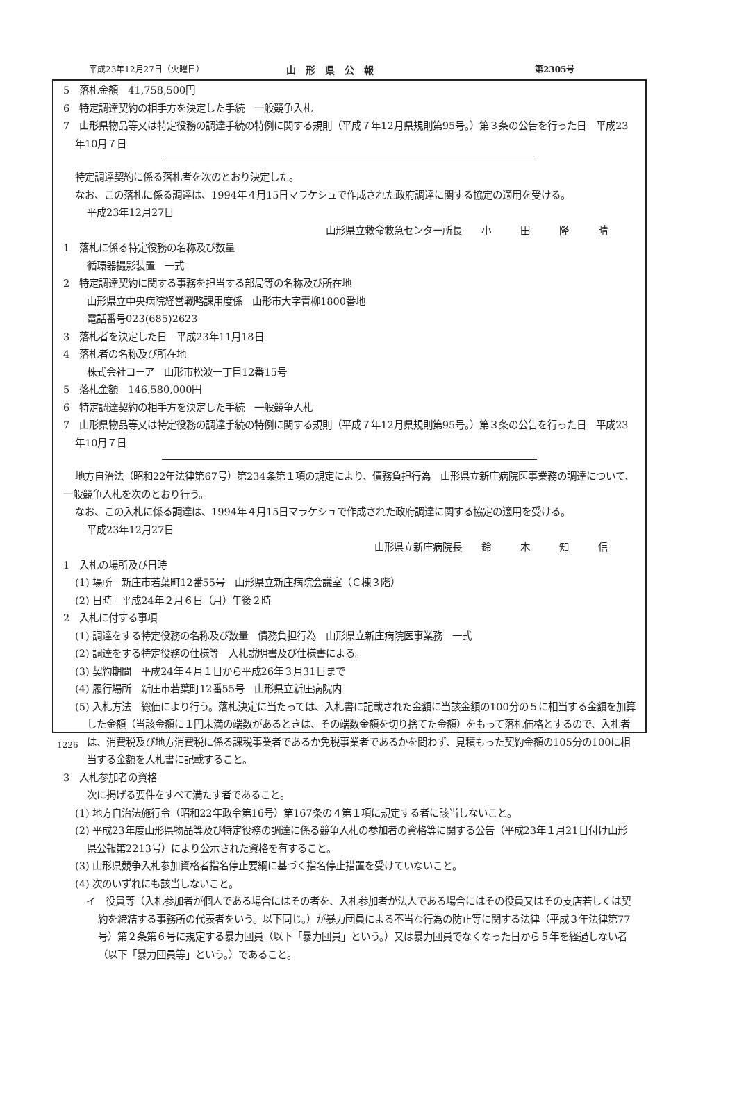平成23年12月27日（火曜日） 山　形　県　公　報 第2305号
5　落札金額　41,758,500円
6　特定調達契約の相手方を決定した手続　一般競争入札
7　山形県物品等又は特定役務の調達手続の特例に関する規則（平成７年12月県規則第95号。）第３条の公告を行った日　平成23年10月７日
特定調達契約に係る落札者を次のとおり決定した。
なお、この落札に係る調達は、1994年４月15日マラケシュで作成された政府調達に関する協定の適用を受ける。
平成23年12月27日
山形県立救命救急センター所長　　小　　　田　　　隆　　　晴
1　落札に係る特定役務の名称及び数量
循環器撮影装置　一式
2　特定調達契約に関する事務を担当する部局等の名称及び所在地
山形県立中央病院経営戦略課用度係　山形市大字青柳1800番地
電話番号023(685)2623
3　落札者を決定した日　平成23年11月18日
4　落札者の名称及び所在地
株式会社コーア　山形市松波一丁目12番15号
5　落札金額　146,580,000円
6　特定調達契約の相手方を決定した手続　一般競争入札
7　山形県物品等又は特定役務の調達手続の特例に関する規則（平成７年12月県規則第95号。）第３条の公告を行った日　平成23年10月７日
地方自治法（昭和22年法律第67号）第234条第１項の規定により、債務負担行為　山形県立新庄病院医事業務の調達について、一般競争入札を次のとおり行う。
なお、この入札に係る調達は、1994年４月15日マラケシュで作成された政府調達に関する協定の適用を受ける。
平成23年12月27日
山形県立新庄病院長　　鈴　　　木　　　知　　　信
1　入札の場所及び日時
(1) 場所　新庄市若葉町12番55号　山形県立新庄病院会議室（Ｃ棟３階）
(2) 日時　平成24年２月６日（月）午後２時
2　入札に付する事項
(1) 調達をする特定役務の名称及び数量　債務負担行為　山形県立新庄病院医事業務　一式
(2) 調達をする特定役務の仕様等　入札説明書及び仕様書による。
(3) 契約期間　平成24年４月１日から平成26年３月31日まで
(4) 履行場所　新庄市若葉町12番55号　山形県立新庄病院内
(5) 入札方法　総価により行う。落札決定に当たっては、入札書に記載された金額に当該金額の100分の５に相当する金額を加算した金額（当該金額に１円未満の端数があるときは、その端数金額を切り捨てた金額）をもって落札価格とするので、入札者は、消費税及び地方消費税に係る課税事業者であるか免税事業者であるかを問わず、見積もった契約金額の105分の100に相当する金額を入札書に記載すること。
3　入札参加者の資格
次に掲げる要件をすべて満たす者であること。
(1) 地方自治法施行令（昭和22年政令第16号）第167条の４第１項に規定する者に該当しないこと。
(2) 平成23年度山形県物品等及び特定役務の調達に係る競争入札の参加者の資格等に関する公告（平成23年１月21日付け山形県公報第2213号）により公示された資格を有すること。
(3) 山形県競争入札参加資格者指名停止要綱に基づく指名停止措置を受けていないこと。
(4) 次のいずれにも該当しないこと。
イ　役員等（入札参加者が個人である場合にはその者を、入札参加者が法人である場合にはその役員又はその支店若しくは契約を締結する事務所の代表者をいう。以下同じ。）が暴力団員による不当な行為の防止等に関する法律（平成３年法律第77号）第２条第６号に規定する暴力団員（以下「暴力団員」という。）又は暴力団員でなくなった日から５年を経過しない者（以下「暴力団員等」という。）であること。
1226